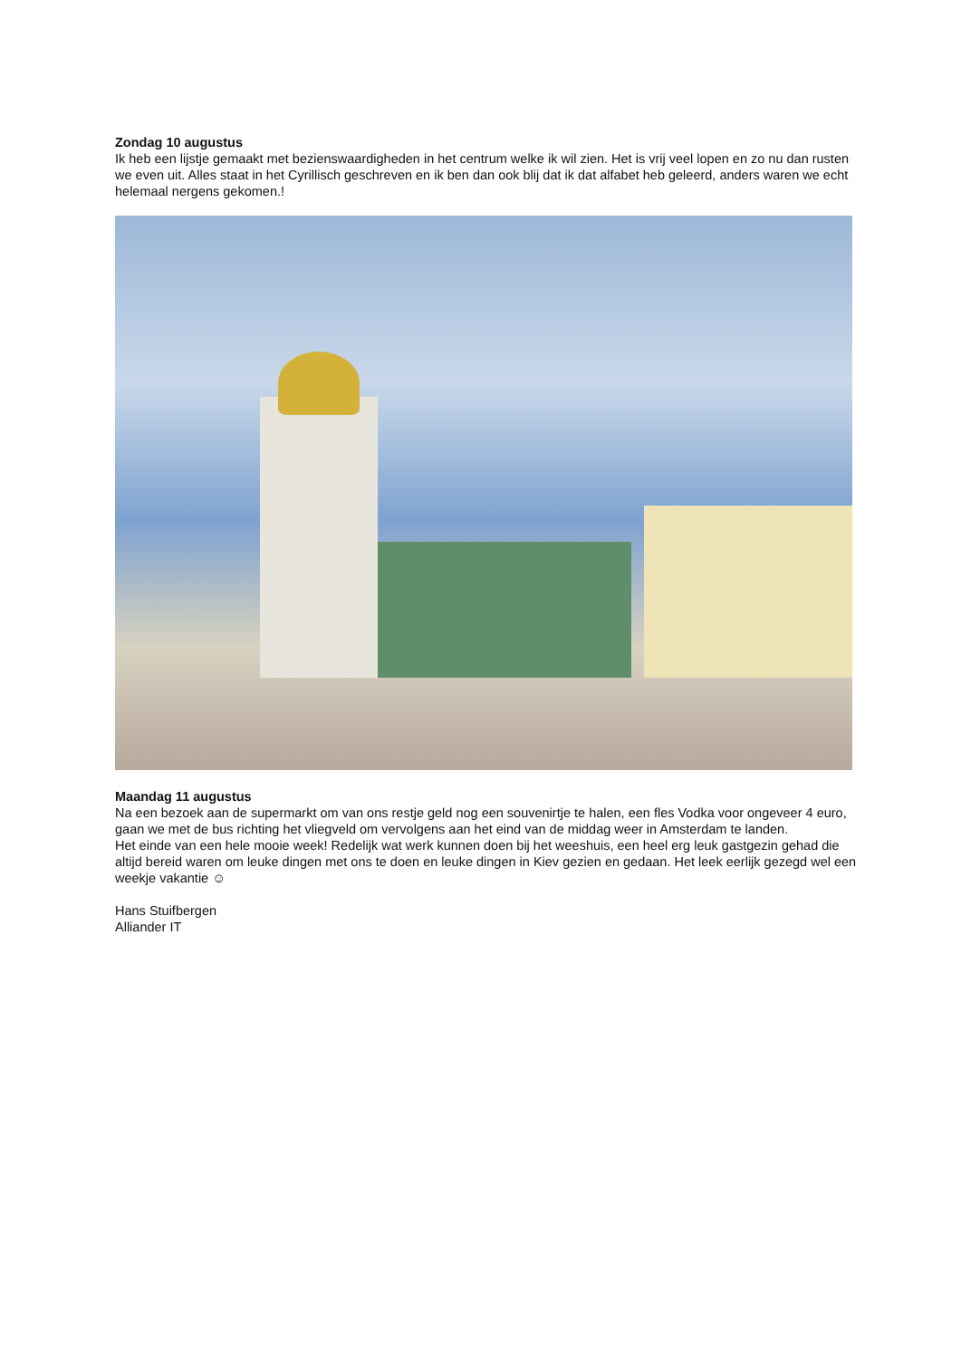Zondag 10 augustus
Ik heb een lijstje gemaakt met bezienswaardigheden in het centrum welke ik wil zien. Het is vrij veel lopen en zo nu dan rusten we even uit. Alles staat in het Cyrillisch geschreven en ik ben dan ook blij dat ik dat alfabet heb geleerd, anders waren we echt helemaal nergens gekomen.!
Maandag 11 augustus
Na een bezoek aan de supermarkt om van ons restje geld nog een souvenirtje te halen, een fles Vodka voor ongeveer 4 euro, gaan we met de bus richting het vliegveld om vervolgens aan het eind van de middag weer in Amsterdam te landen.
Het einde van een hele mooie week! Redelijk wat werk kunnen doen bij het weeshuis, een heel erg leuk gastgezin gehad die altijd bereid waren om leuke dingen met ons te doen en leuke dingen in Kiev gezien en gedaan. Het leek eerlijk gezegd wel een weekje vakantie ☺
Hans Stuifbergen
Alliander IT